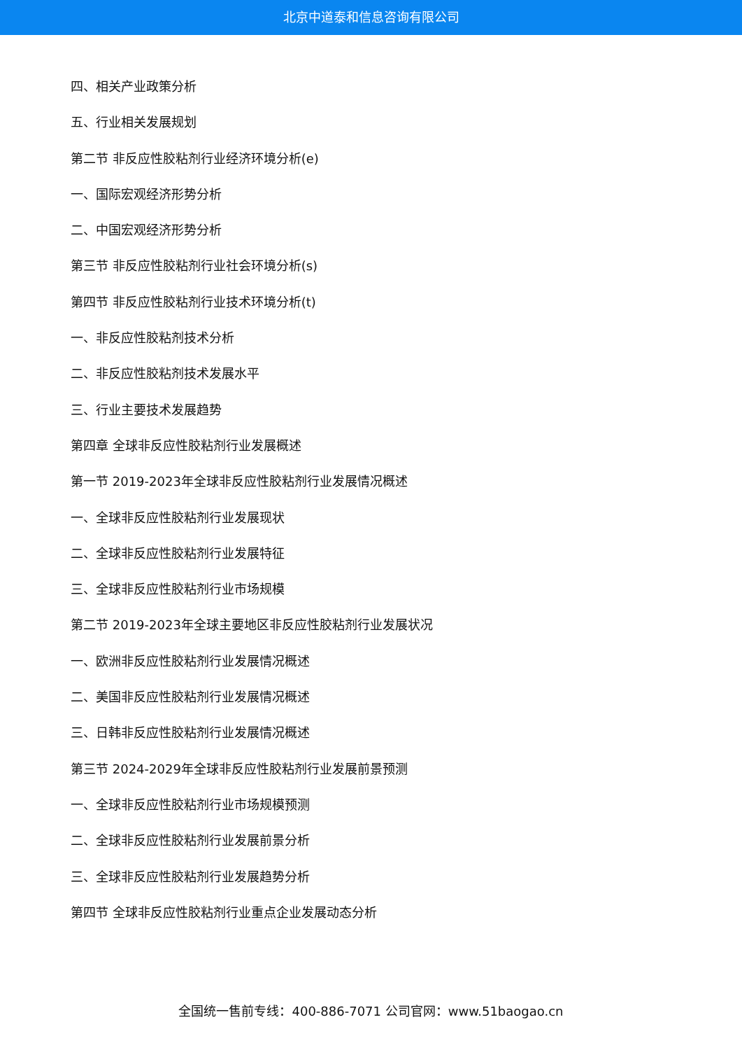北京中道泰和信息咨询有限公司
四、相关产业政策分析
五、行业相关发展规划
第二节 非反应性胶粘剂行业经济环境分析(e)
一、国际宏观经济形势分析
二、中国宏观经济形势分析
第三节 非反应性胶粘剂行业社会环境分析(s)
第四节 非反应性胶粘剂行业技术环境分析(t)
一、非反应性胶粘剂技术分析
二、非反应性胶粘剂技术发展水平
三、行业主要技术发展趋势
第四章 全球非反应性胶粘剂行业发展概述
第一节 2019-2023年全球非反应性胶粘剂行业发展情况概述
一、全球非反应性胶粘剂行业发展现状
二、全球非反应性胶粘剂行业发展特征
三、全球非反应性胶粘剂行业市场规模
第二节 2019-2023年全球主要地区非反应性胶粘剂行业发展状况
一、欧洲非反应性胶粘剂行业发展情况概述
二、美国非反应性胶粘剂行业发展情况概述
三、日韩非反应性胶粘剂行业发展情况概述
第三节 2024-2029年全球非反应性胶粘剂行业发展前景预测
一、全球非反应性胶粘剂行业市场规模预测
二、全球非反应性胶粘剂行业发展前景分析
三、全球非反应性胶粘剂行业发展趋势分析
第四节 全球非反应性胶粘剂行业重点企业发展动态分析
全国统一售前专线：400-886-7071 公司官网：www.51baogao.cn